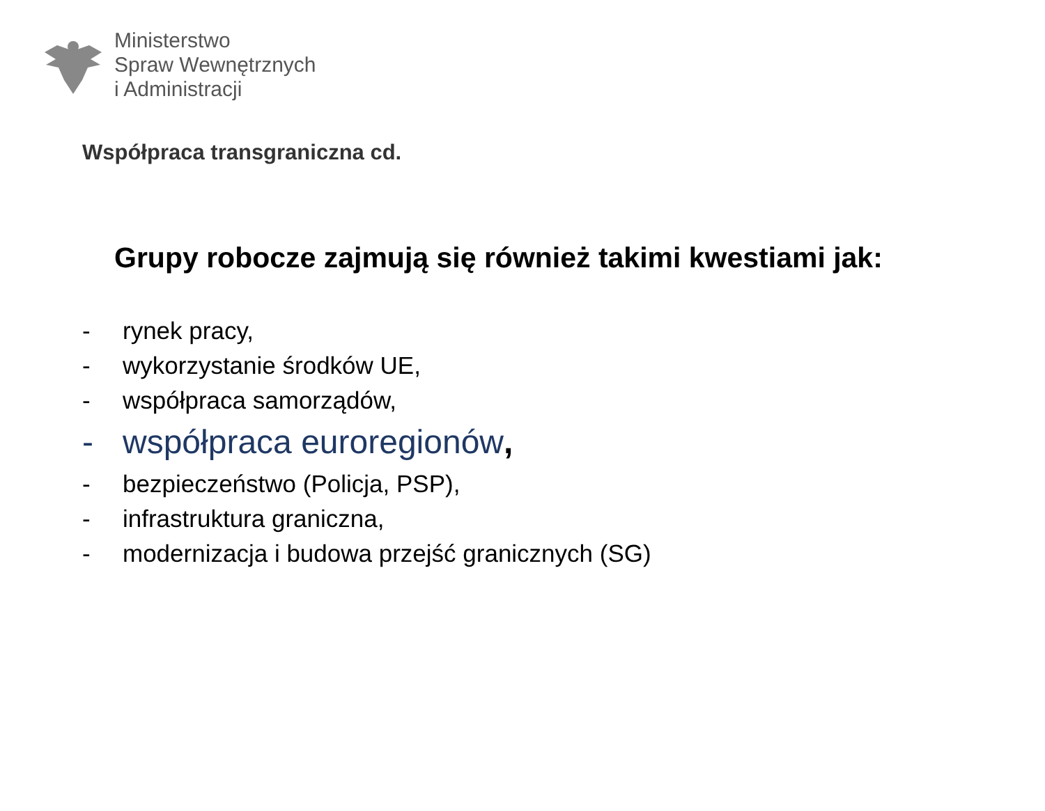Ministerstwo
Spraw Wewnętrznych
i Administracji
Współpraca transgraniczna cd.
Grupy robocze zajmują się również takimi kwestiami jak:
- rynek pracy,
- wykorzystanie środków UE,
- współpraca samorządów,
- współpraca euroregionów,
- bezpieczeństwo (Policja, PSP),
- infrastruktura graniczna,
- modernizacja i budowa przejść granicznych (SG)